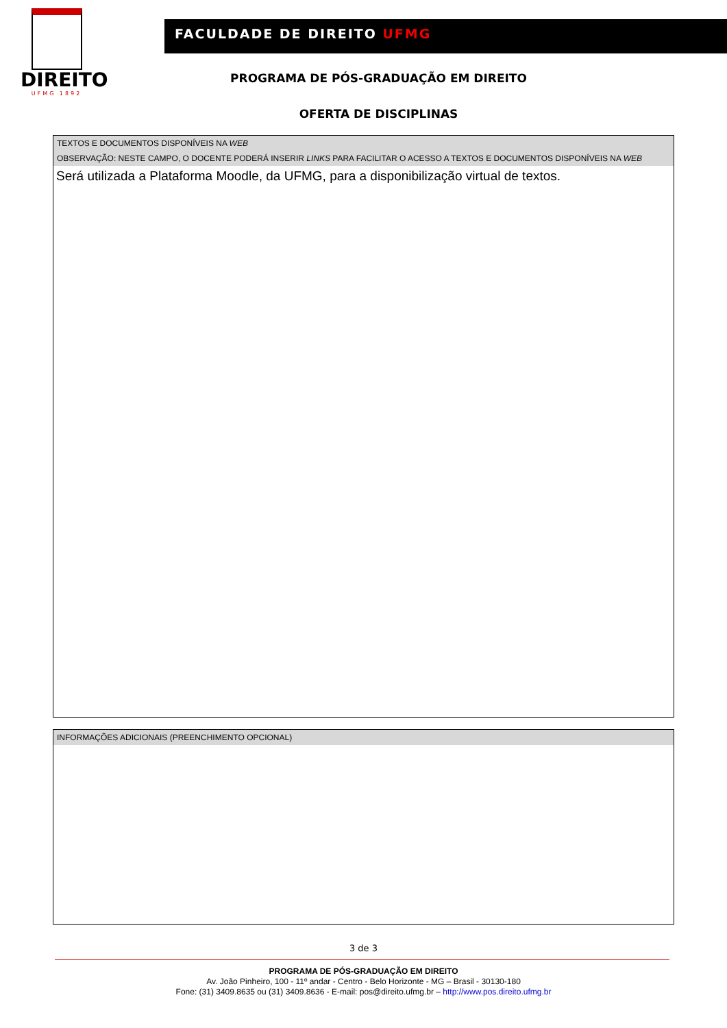DIREITO
UFMG 1892
FACULDADE DE DIREITO UFMG
PROGRAMA DE PÓS-GRADUAÇÃO EM DIREITO
OFERTA DE DISCIPLINAS
| TEXTOS E DOCUMENTOS DISPONÍVEIS NA WEB |
| --- |
| OBSERVAÇÃO: NESTE CAMPO, O DOCENTE PODERÁ INSERIR LINKS PARA FACILITAR O ACESSO A TEXTOS E DOCUMENTOS DISPONÍVEIS NA WEB |
| Será utilizada a Plataforma Moodle, da UFMG, para a disponibilização virtual de textos. |
| INFORMAÇÕES ADICIONAIS (PREENCHIMENTO OPCIONAL) |
| --- |
3 de 3
PROGRAMA DE PÓS-GRADUAÇÃO EM DIREITO
Av. João Pinheiro, 100 - 11º andar - Centro - Belo Horizonte - MG – Brasil - 30130-180
Fone: (31) 3409.8635 ou (31) 3409.8636 - E-mail: pos@direito.ufmg.br – http://www.pos.direito.ufmg.br